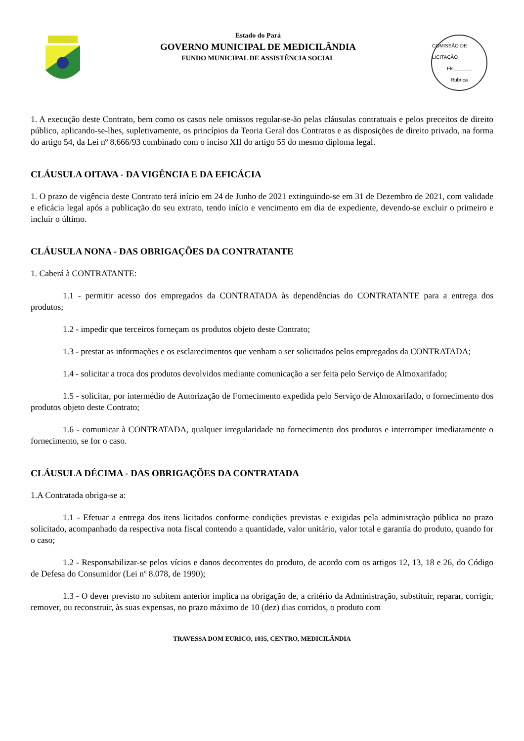Estado do Pará
GOVERNO MUNICIPAL DE MEDICILÂNDIA
FUNDO MUNICIPAL DE ASSISTÊNCIA SOCIAL
COMISSÃO DE LICITAÇÃO
Fls.______
Rubrica
1. A execução deste Contrato, bem como os casos nele omissos regular-se-ão pelas cláusulas contratuais e pelos preceitos de direito público, aplicando-se-lhes, supletivamente, os princípios da Teoria Geral dos Contratos e as disposições de direito privado, na forma do artigo 54, da Lei nº 8.666/93 combinado com o inciso XII do artigo 55 do mesmo diploma legal.
CLÁUSULA OITAVA - DA VIGÊNCIA E DA EFICÁCIA
1. O prazo de vigência deste Contrato terá início em 24 de Junho de 2021 extinguindo-se em 31 de Dezembro de 2021, com validade e eficácia legal após a publicação do seu extrato, tendo início e vencimento em dia de expediente, devendo-se excluir o primeiro e incluir o último.
CLÁUSULA NONA - DAS OBRIGAÇÕES DA CONTRATANTE
1. Caberá à CONTRATANTE:
1.1 - permitir acesso dos empregados da CONTRATADA às dependências do CONTRATANTE para a entrega dos produtos;
1.2 - impedir que terceiros forneçam os produtos objeto deste Contrato;
1.3 - prestar as informações e os esclarecimentos que venham a ser solicitados pelos empregados da CONTRATADA;
1.4 - solicitar a troca dos produtos devolvidos mediante comunicação a ser feita pelo Serviço de Almoxarifado;
1.5 - solicitar, por intermédio de Autorização de Fornecimento expedida pelo Serviço de Almoxarifado, o fornecimento dos produtos objeto deste Contrato;
1.6 - comunicar à CONTRATADA, qualquer irregularidade no fornecimento dos produtos e interromper imediatamente o fornecimento, se for o caso.
CLÁUSULA DÉCIMA - DAS OBRIGAÇÕES DA CONTRATADA
1.A Contratada obriga-se a:
1.1 - Efetuar a entrega dos itens licitados conforme condições previstas e exigidas pela administração pública no prazo solicitado, acompanhado da respectiva nota fiscal contendo a quantidade, valor unitário, valor total e garantia do produto, quando for o caso;
1.2 - Responsabilizar-se pelos vícios e danos decorrentes do produto, de acordo com os artigos 12, 13, 18 e 26, do Código de Defesa do Consumidor (Lei nº 8.078, de 1990);
1.3 - O dever previsto no subitem anterior implica na obrigação de, a critério da Administração, substituir, reparar, corrigir, remover, ou reconstruir, às suas expensas, no prazo máximo de 10 (dez) dias corridos, o produto com
TRAVESSA DOM EURICO, 1035, CENTRO, MEDICILÂNDIA